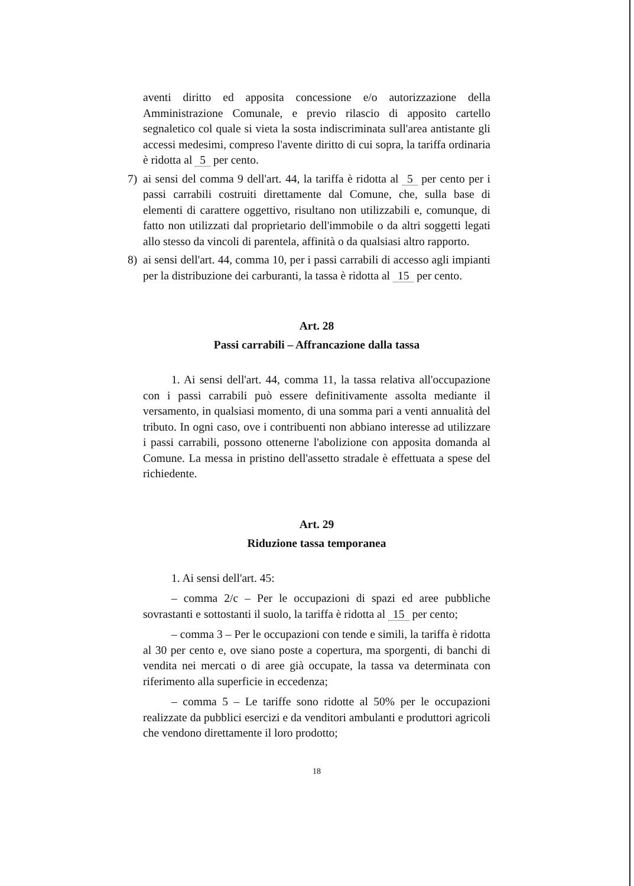aventi diritto ed apposita concessione e/o autorizzazione della Amministrazione Comunale, e previo rilascio di apposito cartello segnaletico col quale si vieta la sosta indiscriminata sull'area antistante gli accessi medesimi, compreso l'avente diritto di cui sopra, la tariffa ordinaria è ridotta al 5 per cento.
7) ai sensi del comma 9 dell'art. 44, la tariffa è ridotta al 5 per cento per i passi carrabili costruiti direttamente dal Comune, che, sulla base di elementi di carattere oggettivo, risultano non utilizzabili e, comunque, di fatto non utilizzati dal proprietario dell'immobile o da altri soggetti legati allo stesso da vincoli di parentela, affinità o da qualsiasi altro rapporto.
8) ai sensi dell'art. 44, comma 10, per i passi carrabili di accesso agli impianti per la distribuzione dei carburanti, la tassa è ridotta al 15 per cento.
Art. 28
Passi carrabili – Affrancazione dalla tassa
1. Ai sensi dell'art. 44, comma 11, la tassa relativa all'occupazione con i passi carrabili può essere definitivamente assolta mediante il versamento, in qualsiasi momento, di una somma pari a venti annualità del tributo. In ogni caso, ove i contribuenti non abbiano interesse ad utilizzare i passi carrabili, possono ottenerne l'abolizione con apposita domanda al Comune. La messa in pristino dell'assetto stradale è effettuata a spese del richiedente.
Art. 29
Riduzione tassa temporanea
1. Ai sensi dell'art. 45:
– comma 2/c – Per le occupazioni di spazi ed aree pubbliche sovrastanti e sottostanti il suolo, la tariffa è ridotta al 15 per cento;
– comma 3 – Per le occupazioni con tende e simili, la tariffa è ridotta al 30 per cento e, ove siano poste a copertura, ma sporgenti, di banchi di vendita nei mercati o di aree già occupate, la tassa va determinata con riferimento alla superficie in eccedenza;
– comma 5 – Le tariffe sono ridotte al 50% per le occupazioni realizzate da pubblici esercizi e da venditori ambulanti e produttori agricoli che vendono direttamente il loro prodotto;
18